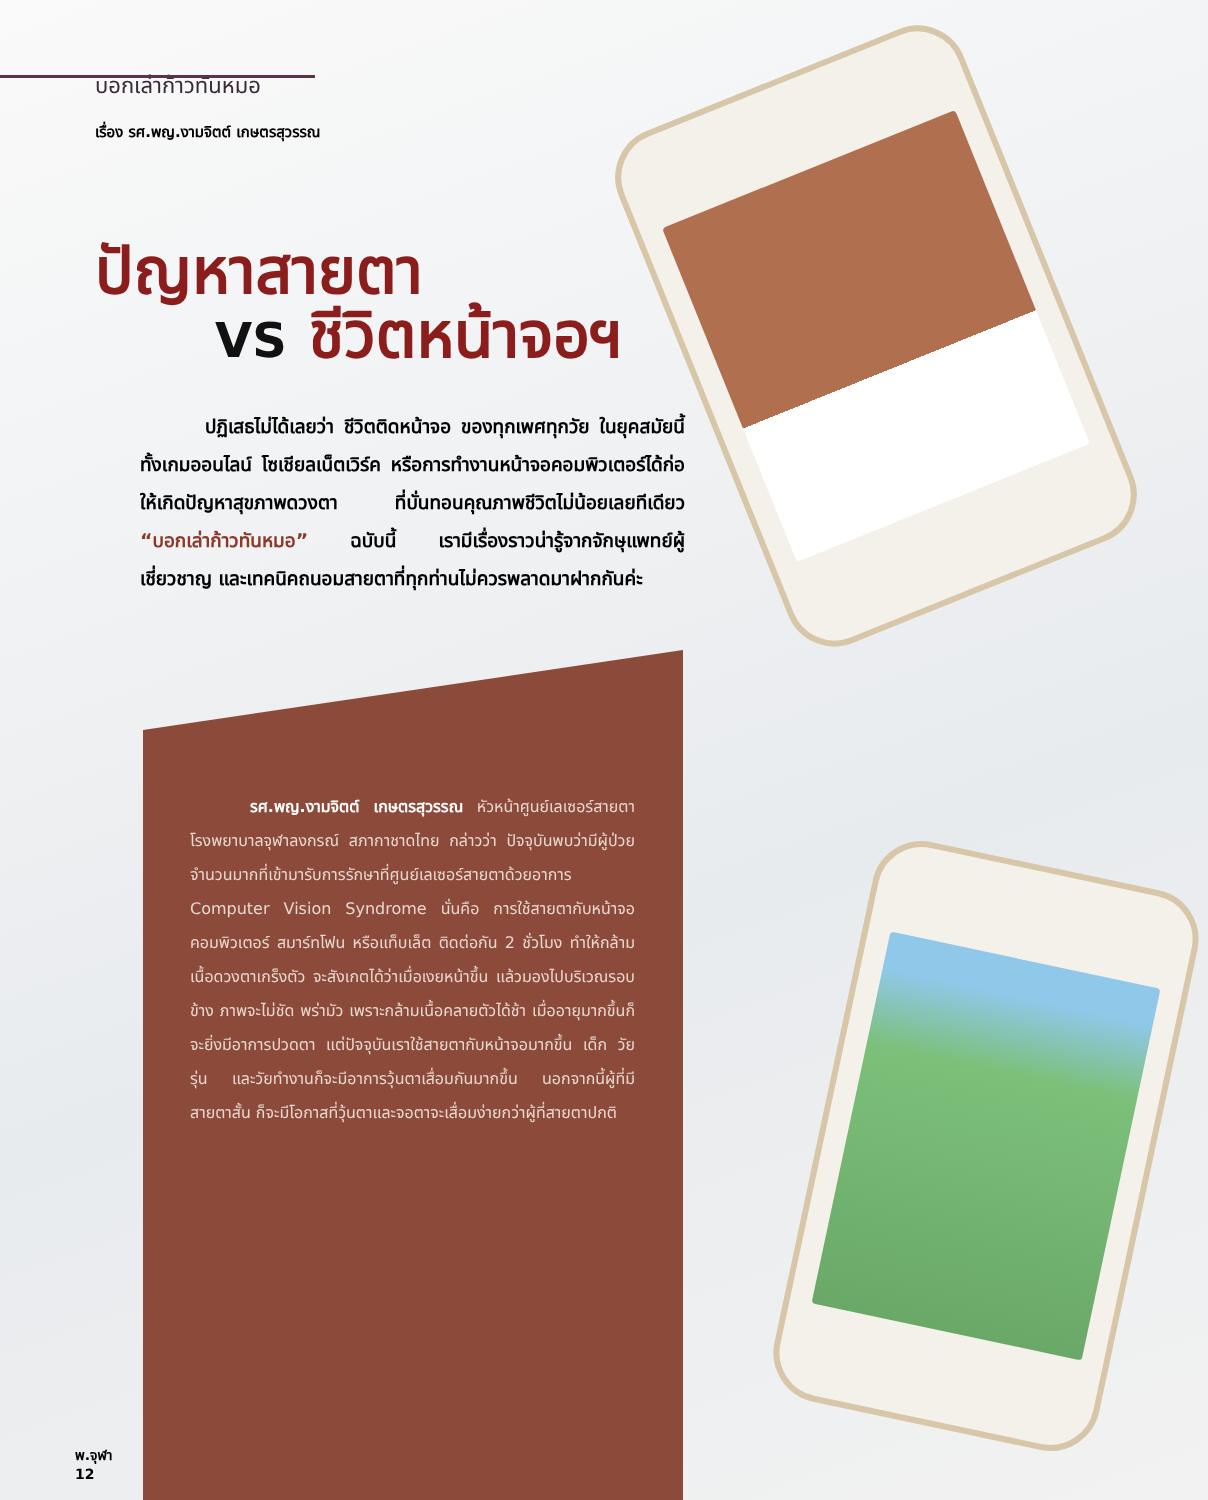บอกเล่าก้าวทันหมอ
เรื่อง รศ.พญ.งามจิตต์ เกษตรสุวรรณ
ปัญหาสายตา
VS ชีวิตหน้าจอฯ
ปฏิเสธไม่ได้เลยว่า ชีวิตติดหน้าจอ ของทุกเพศทุกวัย ในยุคสมัยนี้ ทั้งเกมออนไลน์ โซเชียลเน็ตเวิร์ค หรือการทำงานหน้าจอคอมพิวเตอร์ได้ก่อให้เกิดปัญหาสุขภาพดวงตา ที่บั่นทอนคุณภาพชีวิตไม่น้อยเลยทีเดียว “บอกเล่าก้าวทันหมอ” ฉบับนี้ เรามีเรื่องราวน่ารู้จากจักษุแพทย์ผู้เชี่ยวชาญ และเทคนิคถนอมสายตาที่ทุกท่านไม่ควรพลาดมาฝากกันค่ะ
รศ.พญ.งามจิตต์ เกษตรสุวรรณ หัวหน้าศูนย์เลเซอร์สายตา โรงพยาบาลจุฬาลงกรณ์ สภากาชาดไทย กล่าวว่า ปัจจุบันพบว่ามีผู้ป่วยจำนวนมากที่เข้ามารับการรักษาที่ศูนย์เลเซอร์สายตาด้วยอาการ Computer Vision Syndrome นั่นคือ การใช้สายตากับหน้าจอคอมพิวเตอร์ สมาร์ทโฟน หรือแท็บเล็ต ติดต่อกัน 2 ชั่วโมง ทำให้กล้ามเนื้อดวงตาเกร็งตัว จะสังเกตได้ว่าเมื่อเงยหน้าขึ้น แล้วมองไปบริเวณรอบข้าง ภาพจะไม่ชัด พร่ามัว เพราะกล้ามเนื้อคลายตัวได้ช้า เมื่ออายุมากขึ้นก็จะยิ่งมีอาการปวดตา แต่ปัจจุบันเราใช้สายตากับหน้าจอมากขึ้น เด็ก วัยรุ่น และวัยทำงานก็จะมีอาการวุ้นตาเสื่อมกันมากขึ้น นอกจากนี้ผู้ที่มีสายตาสั้น ก็จะมีโอกาสที่วุ้นตาและจอตาจะเสื่อมง่ายกว่าผู้ที่สายตาปกติ
พ.จุฬา
12